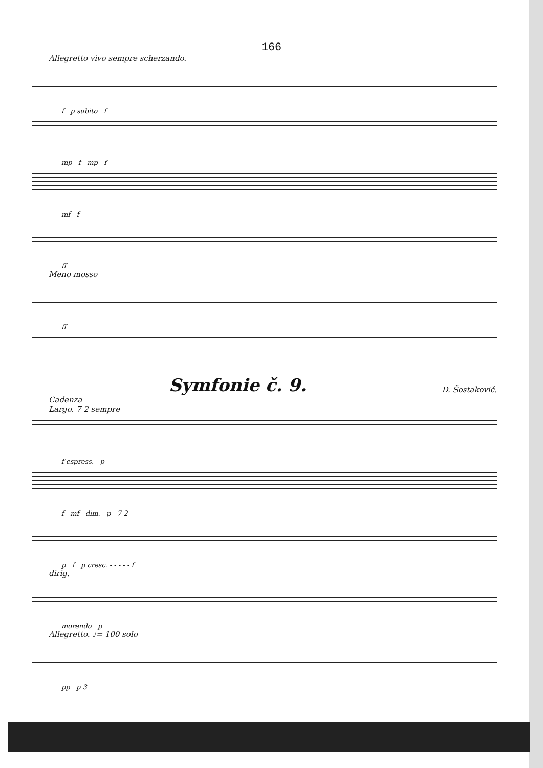166
Allegretto vivo sempre scherzando.
f p subito f
mp f mp f
mf f
ff
Meno mosso
ff
Symfonie č. 9. D. Šostakovič.
Cadenza
Largo. 7 2 sempre
f espress. p
f mf dim. p 7 2
p f p cresc. - - - - - f
dirig.
morendo p
Allegretto. ♩= 100 solo
pp p 3